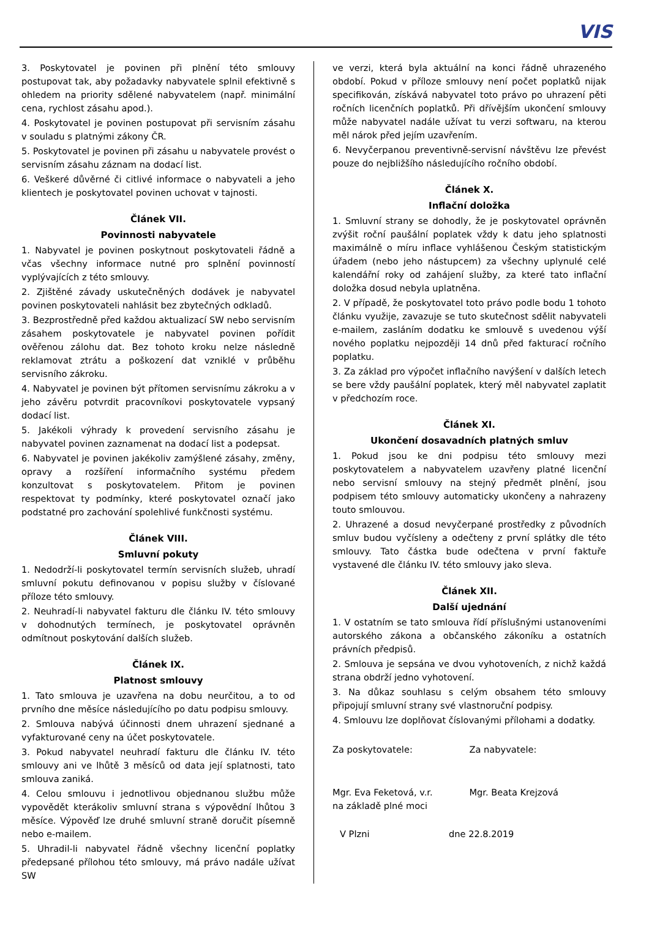VIS
3. Poskytovatel je povinen při plnění této smlouvy postupovat tak, aby požadavky nabyvatele splnil efektivně s ohledem na priority sdělené nabyvatelem (např. minimální cena, rychlost zásahu apod.).
4. Poskytovatel je povinen postupovat při servisním zásahu v souladu s platnými zákony ČR.
5. Poskytovatel je povinen při zásahu u nabyvatele provést o servisním zásahu záznam na dodací list.
6. Veškeré důvěrné či citlivé informace o nabyvateli a jeho klientech je poskytovatel povinen uchovat v tajnosti.
Článek VII.
Povinnosti nabyvatele
1. Nabyvatel je povinen poskytnout poskytovateli řádně a včas všechny informace nutné pro splnění povinností vyplývajících z této smlouvy.
2. Zjištěné závady uskutečněných dodávek je nabyvatel povinen poskytovateli nahlásit bez zbytečných odkladů.
3. Bezprostředně před každou aktualizací SW nebo servisním zásahem poskytovatele je nabyvatel povinen pořídit ověřenou zálohu dat. Bez tohoto kroku nelze následně reklamovat ztrátu a poškození dat vzniklé v průběhu servisního zákroku.
4. Nabyvatel je povinen být přítomen servisnímu zákroku a v jeho závěru potvrdit pracovníkovi poskytovatele vypsaný dodací list.
5. Jakékoli výhrady k provedení servisního zásahu je nabyvatel povinen zaznamenat na dodací list a podepsat.
6. Nabyvatel je povinen jakékoliv zamýšlené zásahy, změny, opravy a rozšíření informačního systému předem konzultovat s poskytovatelem. Přitom je povinen respektovat ty podmínky, které poskytovatel označí jako podstatné pro zachování spolehlivé funkčnosti systému.
Článek VIII.
Smluvní pokuty
1. Nedodrží-li poskytovatel termín servisních služeb, uhradí smluvní pokutu definovanou v popisu služby v číslované příloze této smlouvy.
2. Neuhradí-li nabyvatel fakturu dle článku IV. této smlouvy v dohodnutých termínech, je poskytovatel oprávněn odmítnout poskytování dalších služeb.
Článek IX.
Platnost smlouvy
1. Tato smlouva je uzavřena na dobu neurčitou, a to od prvního dne měsíce následujícího po datu podpisu smlouvy.
2. Smlouva nabývá účinnosti dnem uhrazení sjednané a vyfakturované ceny na účet poskytovatele.
3. Pokud nabyvatel neuhradí fakturu dle článku IV. této smlouvy ani ve lhůtě 3 měsíců od data její splatnosti, tato smlouva zaniká.
4. Celou smlouvu i jednotlivou objednanou službu může vypovědět kterákoliv smluvní strana s výpovědní lhůtou 3 měsíce. Výpověď lze druhé smluvní straně doručit písemně nebo e-mailem.
5. Uhradil-li nabyvatel řádně všechny licenční poplatky předepsané přílohou této smlouvy, má právo nadále užívat SW
ve verzi, která byla aktuální na konci řádně uhrazeného období. Pokud v příloze smlouvy není počet poplatků nijak specifikován, získává nabyvatel toto právo po uhrazení pěti ročních licenčních poplatků. Při dřívějším ukončení smlouvy může nabyvatel nadále užívat tu verzi softwaru, na kterou měl nárok před jejím uzavřením.
6. Nevyčerpanou preventivně-servisní návštěvu lze převést pouze do nejbližšího následujícího ročního období.
Článek X.
Inflační doložka
1. Smluvní strany se dohodly, že je poskytovatel oprávněn zvýšit roční paušální poplatek vždy k datu jeho splatnosti maximálně o míru inflace vyhlášenou Českým statistickým úřadem (nebo jeho nástupcem) za všechny uplynulé celé kalendářní roky od zahájení služby, za které tato inflační doložka dosud nebyla uplatněna.
2. V případě, že poskytovatel toto právo podle bodu 1 tohoto článku využije, zavazuje se tuto skutečnost sdělit nabyvateli e-mailem, zasláním dodatku ke smlouvě s uvedenou výší nového poplatku nejpozději 14 dnů před fakturací ročního poplatku.
3. Za základ pro výpočet inflačního navýšení v dalších letech se bere vždy paušální poplatek, který měl nabyvatel zaplatit v předchozím roce.
Článek XI.
Ukončení dosavadních platných smluv
1. Pokud jsou ke dni podpisu této smlouvy mezi poskytovatelem a nabyvatelem uzavřeny platné licenční nebo servisní smlouvy na stejný předmět plnění, jsou podpisem této smlouvy automaticky ukončeny a nahrazeny touto smlouvou.
2. Uhrazené a dosud nevyčerpané prostředky z původních smluv budou vyčísleny a odečteny z první splátky dle této smlouvy. Tato částka bude odečtena v první faktuře vystavené dle článku IV. této smlouvy jako sleva.
Článek XII.
Další ujednání
1. V ostatním se tato smlouva řídí příslušnými ustanoveními autorského zákona a občanského zákoníku a ostatních právních předpisů.
2. Smlouva je sepsána ve dvou vyhotoveních, z nichž každá strana obdrží jedno vyhotovení.
3. Na důkaz souhlasu s celým obsahem této smlouvy připojují smluvní strany své vlastnoruční podpisy.
4. Smlouvu lze doplňovat číslovanými přílohami a dodatky.
Za poskytovatele: Za nabyvatele:
Mgr. Eva Feketová, v.r.
na základě plné moci
Mgr. Beata Krejzová
V Plzni dne 22.8.2019